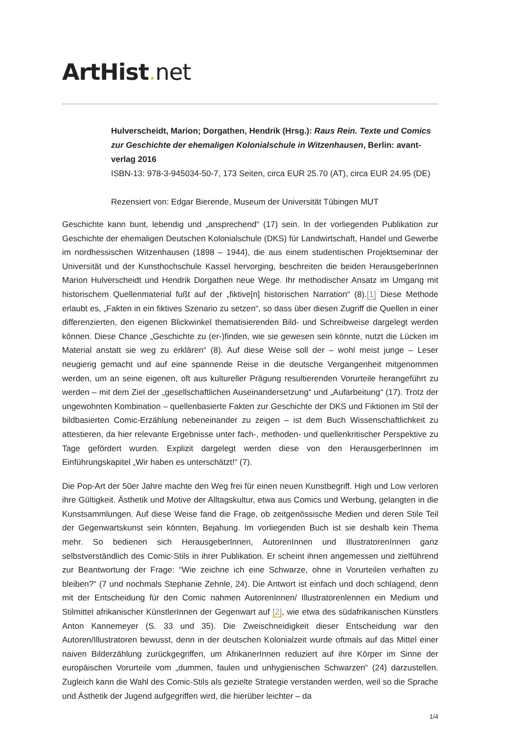ArtHist. net
Hulverscheidt, Marion; Dorgathen, Hendrik (Hrsg.): Raus Rein. Texte und Comics zur Geschichte der ehemaligen Kolonialschule in Witzenhausen, Berlin: avant-verlag 2016
ISBN-13: 978-3-945034-50-7, 173 Seiten, circa EUR 25.70 (AT), circa EUR 24.95 (DE)
Rezensiert von: Edgar Bierende, Museum der Universität Tübingen MUT
Geschichte kann bunt, lebendig und „ansprechend“ (17) sein. In der vorliegenden Publikation zur Geschichte der ehemaligen Deutschen Kolonialschule (DKS) für Landwirtschaft, Handel und Gewerbe im nordhessischen Witzenhausen (1898 – 1944), die aus einem studentischen Projektseminar der Universität und der Kunsthochschule Kassel hervorging, beschreiten die beiden HerausgeberInnen Marion Hulverscheidt und Hendrik Dorgathen neue Wege. Ihr methodischer Ansatz im Umgang mit historischem Quellenmaterial fußt auf der „fiktive[n] historischen Narration“ (8).[1] Diese Methode erlaubt es, „Fakten in ein fiktives Szenario zu setzen“, so dass über diesen Zugriff die Quellen in einer differenzierten, den eigenen Blickwinkel thematisierenden Bild- und Schreibweise dargelegt werden können. Diese Chance „Geschichte zu (er-)finden, wie sie gewesen sein könnte, nutzt die Lücken im Material anstatt sie weg zu erklären“ (8). Auf diese Weise soll der – wohl meist junge – Leser neugierig gemacht und auf eine spannende Reise in die deutsche Vergangenheit mitgenommen werden, um an seine eigenen, oft aus kultureller Prägung resultierenden Vorurteile herangeführt zu werden – mit dem Ziel der „gesellschaftlichen Auseinandersetzung“ und „Aufarbeitung“ (17). Trotz der ungewohnten Kombination – quellenbasierte Fakten zur Geschichte der DKS und Fiktionen im Stil der bildbasierten Comic-Erzählung nebeneinander zu zeigen – ist dem Buch Wissenschaftlichkeit zu attestieren, da hier relevante Ergebnisse unter fach-, methoden- und quellenkritischer Perspektive zu Tage gefördert wurden. Explizit dargelegt werden diese von den HerausgerberInnen im Einführungskapitel „Wir haben es unterschätzt!“ (7).
Die Pop-Art der 50er Jahre machte den Weg frei für einen neuen Kunstbegriff. High und Low verloren ihre Gültigkeit. Ästhetik und Motive der Alltagskultur, etwa aus Comics und Werbung, gelangten in die Kunstsammlungen. Auf diese Weise fand die Frage, ob zeitgenössische Medien und deren Stile Teil der Gegenwartskunst sein könnten, Bejahung. Im vorliegenden Buch ist sie deshalb kein Thema mehr. So bedienen sich HerausgeberInnen, AutorenInnen und IllustratorenInnen ganz selbstverständlich des Comic-Stils in ihrer Publikation. Er scheint ihnen angemessen und zielführend zur Beantwortung der Frage: “Wie zeichne ich eine Schwarze, ohne in Vorurteilen verhaften zu bleiben?“ (7 und nochmals Stephanie Zehnle, 24). Die Antwort ist einfach und doch schlagend, denn mit der Entscheidung für den Comic nahmen AutorenInnen/ Illustratorenlennen ein Medium und Stilmittel afrikanischer KünstlerInnen der Gegenwart auf [2], wie etwa des südafrikanischen Künstlers Anton Kannemeyer (S. 33 und 35). Die Zweischneidigkeit dieser Entscheidung war den Autoren/Illustratoren bewusst, denn in der deutschen Kolonialzeit wurde oftmals auf das Mittel einer naiven Bilderzählung zurückgegriffen, um AfrikanerInnen reduziert auf ihre Körper im Sinne der europäischen Vorurteile vom „dummen, faulen und unhygienischen Schwarzen“ (24) darzustellen. Zugleich kann die Wahl des Comic-Stils als gezielte Strategie verstanden werden, weil so die Sprache und Ästhetik der Jugend aufgegriffen wird, die hierüber leichter – da
1/4